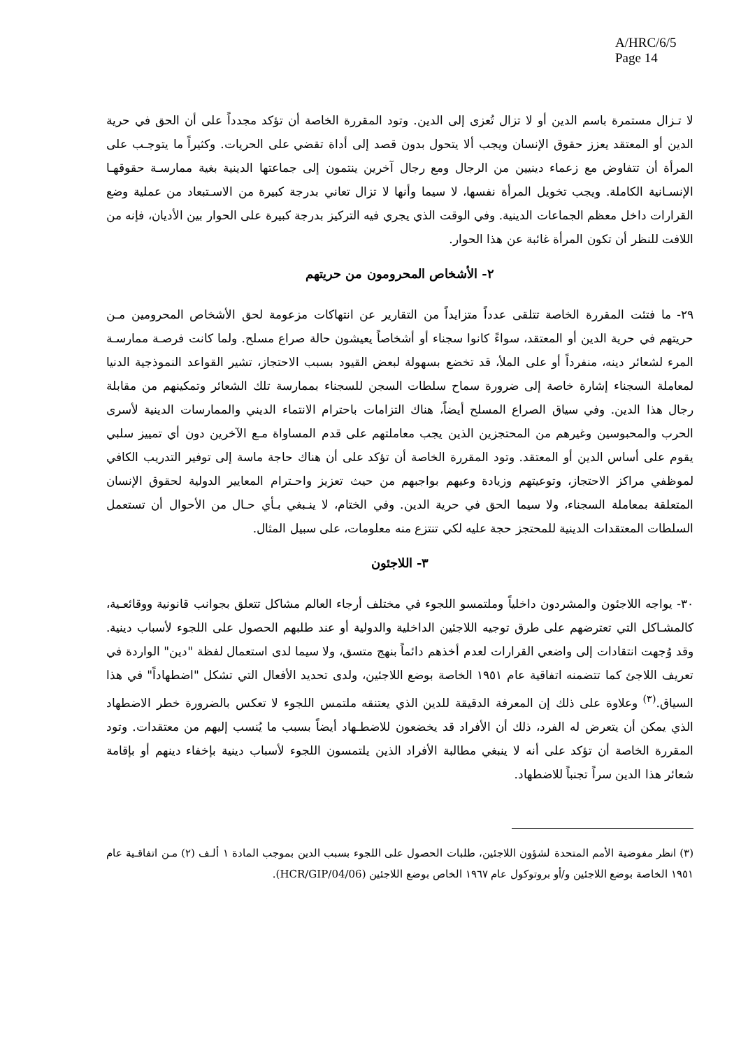A/HRC/6/5
Page 14
لا تـزال مستمرة باسم الدين أو لا تزال تُعزى إلى الدين. وتود المقررة الخاصة أن تؤكد مجدداً على أن الحق في حرية الدين أو المعتقد يعزز حقوق الإنسان ويجب ألا يتحول بدون قصد إلى أداة تقضي على الحريات. وكثيراً ما يتوجـب على المرأة أن تتفاوض مع زعماء دينيين من الرجال ومع رجال آخرين ينتمون إلى جماعتها الدينية بغية ممارسـة حقوقهـا الإنسـانية الكاملة. ويجب تخويل المرأة نفسها، لا سيما وأنها لا تزال تعاني بدرجة كبيرة من الاسـتبعاد من عملية وضع القرارات داخل معظم الجماعات الدينية. وفي الوقت الذي يجري فيه التركيز بدرجة كبيرة على الحوار بين الأديان، فإنه من اللافت للنظر أن تكون المرأة غائبة عن هذا الحوار.
٢- الأشخاص المحرومون من حريتهم
٢٩- ما فتئت المقررة الخاصة تتلقى عدداً متزايداً من التقارير عن انتهاكات مزعومة لحق الأشخاص المحرومين مـن حريتهم في حرية الدين أو المعتقد، سواءً كانوا سجناء أو أشخاصاً يعيشون حالة صراع مسلح. ولما كانت فرصـة ممارسـة المرء لشعائر دينه، منفرداً أو على الملأ، قد تخضع بسهولة لبعض القيود بسبب الاحتجاز، تشير القواعد النموذجية الدنيا لمعاملة السجناء إشارة خاصة إلى ضرورة سماح سلطات السجن للسجناء بممارسة تلك الشعائر وتمكينهم من مقابلة رجال هذا الدين. وفي سياق الصراع المسلح أيضاً، هناك التزامات باحترام الانتماء الديني والممارسات الدينية لأسرى الحرب والمحبوسين وغيرهم من المحتجزين الذين يجب معاملتهم على قدم المساواة مـع الآخرين دون أي تمييز سلبي يقوم على أساس الدين أو المعتقد. وتود المقررة الخاصة أن تؤكد على أن هناك حاجة ماسة إلى توفير التدريب الكافي لموظفي مراكز الاحتجاز، وتوعيتهم وزيادة وعيهم بواجبهم من حيث تعزيز واحـترام المعايير الدولية لحقوق الإنسان المتعلقة بمعاملة السجناء، ولا سيما الحق في حرية الدين. وفي الختام، لا ينـبغي بـأي حـال من الأحوال أن تستعمل السلطات المعتقدات الدينية للمحتجز حجة عليه لكي تنتزع منه معلومات، على سبيل المثال.
٣- اللاجئون
٣٠- يواجه اللاجئون والمشردون داخلياً وملتمسو اللجوء في مختلف أرجاء العالم مشاكل تتعلق بجوانب قانونية ووقائعـية، كالمشـاكل التي تعترضهم على طرق توجيه اللاجئين الداخلية والدولية أو عند طلبهم الحصول على اللجوء لأسباب دينية. وقد وُجهت انتقادات إلى واضعي القرارات لعدم أخذهم دائماً بنهج متسق، ولا سيما لدى استعمال لفظة "دين" الواردة في تعريف اللاجئ كما تتضمنه اتفاقية عام ١٩٥١ الخاصة بوضع اللاجئين، ولدى تحديد الأفعال التي تشكل "اضطهاداً" في هذا السياق.<sup>(٣)</sup> وعلاوة على ذلك إن المعرفة الدقيقة للدين الذي يعتنقه ملتمس اللجوء لا تعكس بالضرورة خطر الاضطهاد الذي يمكن أن يتعرض له الفرد، ذلك أن الأفراد قد يخضعون للاضطـهاد أيضاً بسبب ما يُنسب إليهم من معتقدات. وتود المقررة الخاصة أن تؤكد على أنه لا ينبغي مطالبة الأفراد الذين يلتمسون اللجوء لأسباب دينية بإخفاء دينهم أو بإقامة شعائر هذا الدين سراً تجنباً للاضطهاد.
(٣) انظر مفوضية الأمم المتحدة لشؤون اللاجئين، طلبات الحصول على اللجوء بسبب الدين بموجب المادة ١ ألـف (٢) مـن اتفاقـية عام ١٩٥١ الخاصة بوضع اللاجئين و/أو بروتوكول عام ١٩٦٧ الخاص بوضع اللاجئين (HCR/GIP/04/06).